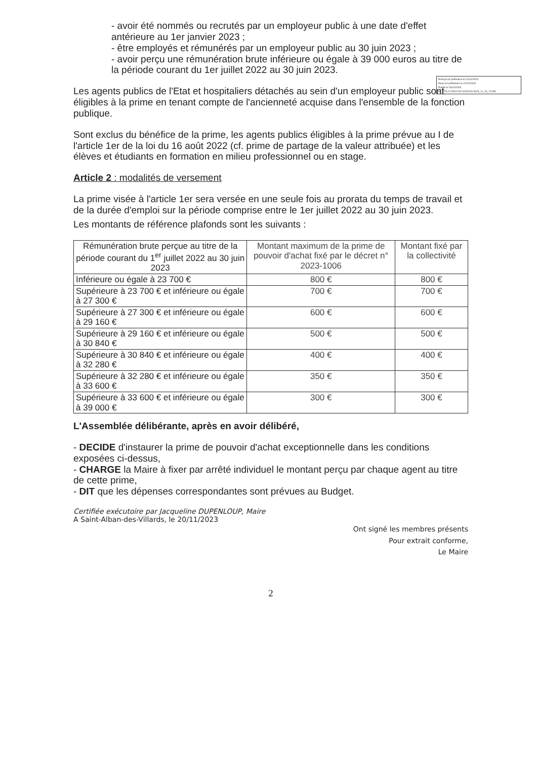Envoyé en préfecture le 21/11/2023
Reçu en préfecture le 21/11/2023
Publié le 23/11/2023
ID : 073-217302215-20231120-2023_11_20_73-DE
- avoir été nommés ou recrutés par un employeur public à une date d'effet antérieure au 1er janvier 2023 ;
- être employés et rémunérés par un employeur public au 30 juin 2023 ;
- avoir perçu une rémunération brute inférieure ou égale à 39 000 euros au titre de la période courant du 1er juillet 2022 au 30 juin 2023.
Les agents publics de l'Etat et hospitaliers détachés au sein d'un employeur public sont éligibles à la prime en tenant compte de l'ancienneté acquise dans l'ensemble de la fonction publique.
Sont exclus du bénéfice de la prime, les agents publics éligibles à la prime prévue au I de l'article 1er de la loi du 16 août 2022 (cf. prime de partage de la valeur attribuée) et les élèves et étudiants en formation en milieu professionnel ou en stage.
Article 2 : modalités de versement
La prime visée à l'article 1er sera versée en une seule fois au prorata du temps de travail et de la durée d'emploi sur la période comprise entre le 1er juillet 2022 au 30 juin 2023.
Les montants de référence plafonds sont les suivants :
| Rémunération brute perçue au titre de la période courant du 1<sup>er</sup> juillet 2022 au 30 juin 2023 | Montant maximum de la prime de pouvoir d'achat fixé par le décret n° 2023-1006 | Montant fixé par la collectivité |
| --- | --- | --- |
| Inférieure ou égale à 23 700 € | 800 € | 800 € |
| Supérieure à 23 700 € et inférieure ou égale à 27 300 € | 700 € | 700 € |
| Supérieure à 27 300 € et inférieure ou égale à 29 160 € | 600 € | 600 € |
| Supérieure à 29 160 € et inférieure ou égale à 30 840 € | 500 € | 500 € |
| Supérieure à 30 840 € et inférieure ou égale à 32 280 € | 400 € | 400 € |
| Supérieure à 32 280 € et inférieure ou égale à 33 600 € | 350 € | 350 € |
| Supérieure à 33 600 € et inférieure ou égale à 39 000 € | 300 € | 300 € |
L'Assemblée délibérante, après en avoir délibéré,
- DECIDE d'instaurer la prime de pouvoir d'achat exceptionnelle dans les conditions exposées ci-dessus,
- CHARGE la Maire à fixer par arrêté individuel le montant perçu par chaque agent au titre de cette prime,
- DIT que les dépenses correspondantes sont prévues au Budget.
Certifiée exécutoire par Jacqueline DUPENLOUP, Maire
A Saint-Alban-des-Villards, le 20/11/2023
Ont signé les membres présents
Pour extrait conforme,
Le Maire
2